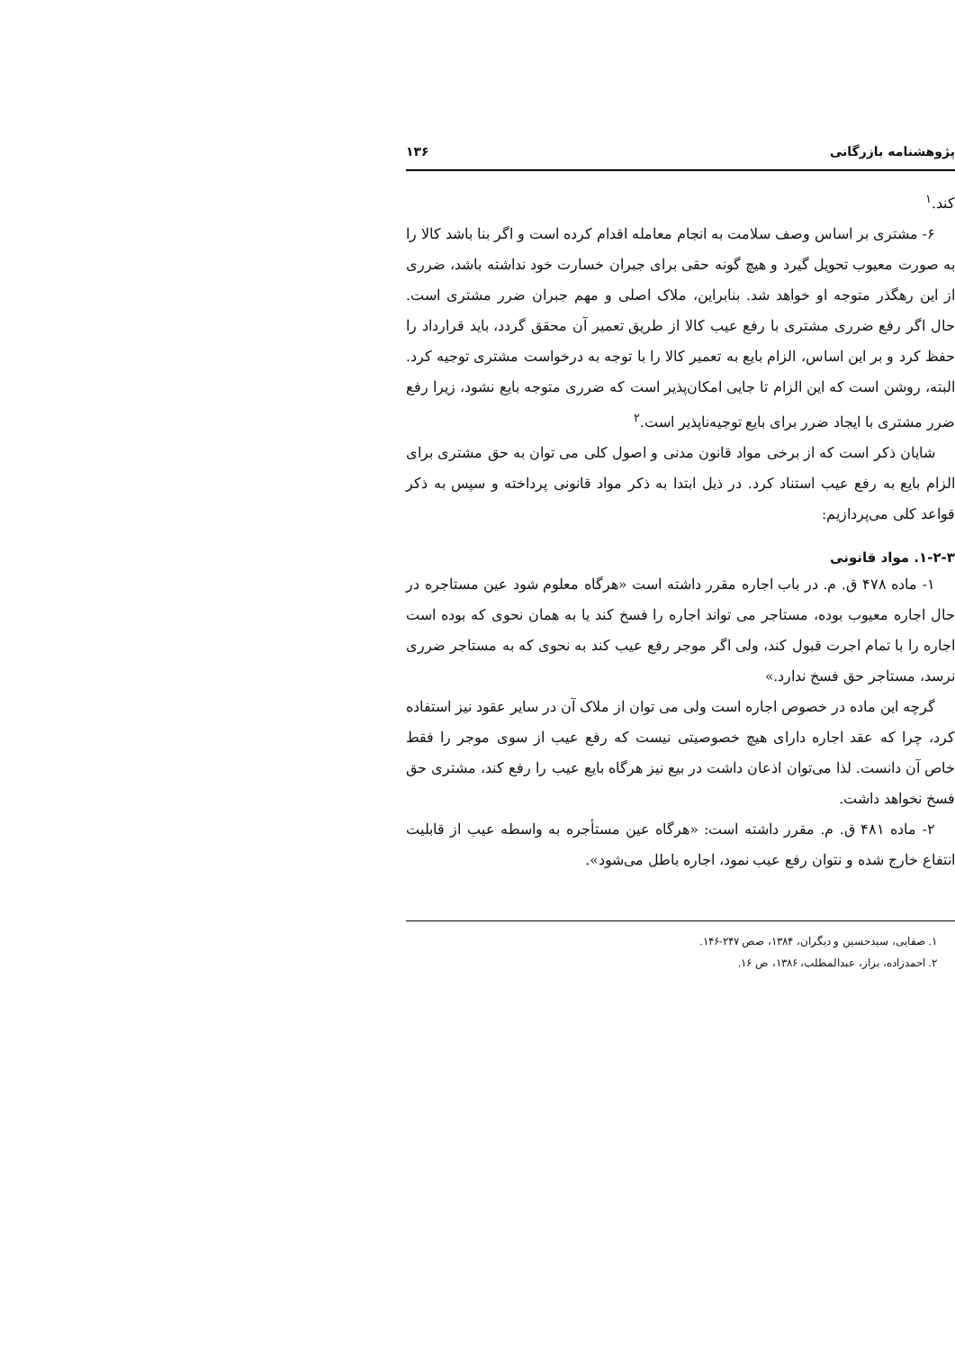پژوهشنامه بازرگانی ۱۳۶
کند.<sup>۱</sup>
۶- مشتری بر اساس وصف سلامت به انجام معامله اقدام کرده است و اگر بنا باشد کالا را به صورت معیوب تحویل گیرد و هیچ گونه حقی برای جبران خسارت خود نداشته باشد، ضرری از این رهگذر متوجه او خواهد شد. بنابراین، ملاک اصلی و مهم جبران ضرر مشتری است. حال اگر رفع ضرری مشتری با رفع عیب کالا از طریق تعمیر آن محقق گردد، باید قرارداد را حفظ کرد و بر این اساس، الزام بایع به تعمیر کالا را با توجه به درخواست مشتری توجیه کرد. البته، روشن است که این الزام تا جایی امکان‌پذیر است که ضرری متوجه بایع نشود، زیرا رفع ضرر مشتری با ایجاد ضرر برای بایع توجیه‌ناپذیر است.<sup>۲</sup>
شایان ذکر است که از برخی مواد قانون مدنی و اصول کلی می توان به حق مشتری برای الزام بایع به رفع عیب استناد کرد. در ذیل ابتدا به ذکر مواد قانونی پرداخته و سپس به ذکر قواعد کلی می‌پردازیم:
۱-۲-۳. مواد قانونی
۱- ماده ۴۷۸ ق. م. در باب اجاره مقرر داشته است «هرگاه معلوم شود عین مستاجره در حال اجاره معیوب بوده، مستاجر می تواند اجاره را فسخ کند یا به همان نحوی که بوده است اجاره را با تمام اجرت قبول کند، ولی اگر موجر رفع عیب کند به نحوی که به مستاجر ضرری نرسد، مستاجر حق فسخ ندارد.»
گرچه این ماده در خصوص اجاره است ولی می توان از ملاک آن در سایر عقود نیز استفاده کرد، چرا که عقد اجاره دارای هیچ خصوصیتی نیست که رفع عیب از سوی موجر را فقط خاص آن دانست. لذا می‌توان اذعان داشت در بیع نیز هرگاه بایع عیب را رفع کند، مشتری حق فسخ نخواهد داشت.
۲- ماده ۴۸۱ ق. م. مقرر داشته است: «هرگاه عین مستأجره به واسطه عیب از قابلیت انتفاع خارج شده و نتوان رفع عیب نمود، اجاره باطل می‌شود».
۱. صفایی، سیدحسین و دیگران، ۱۳۸۴، صص ۲۴۷-۱۴۶.
۲. احمدزاده، بزاز، عبدالمطلب، ۱۳۸۶، ص ۱۶.